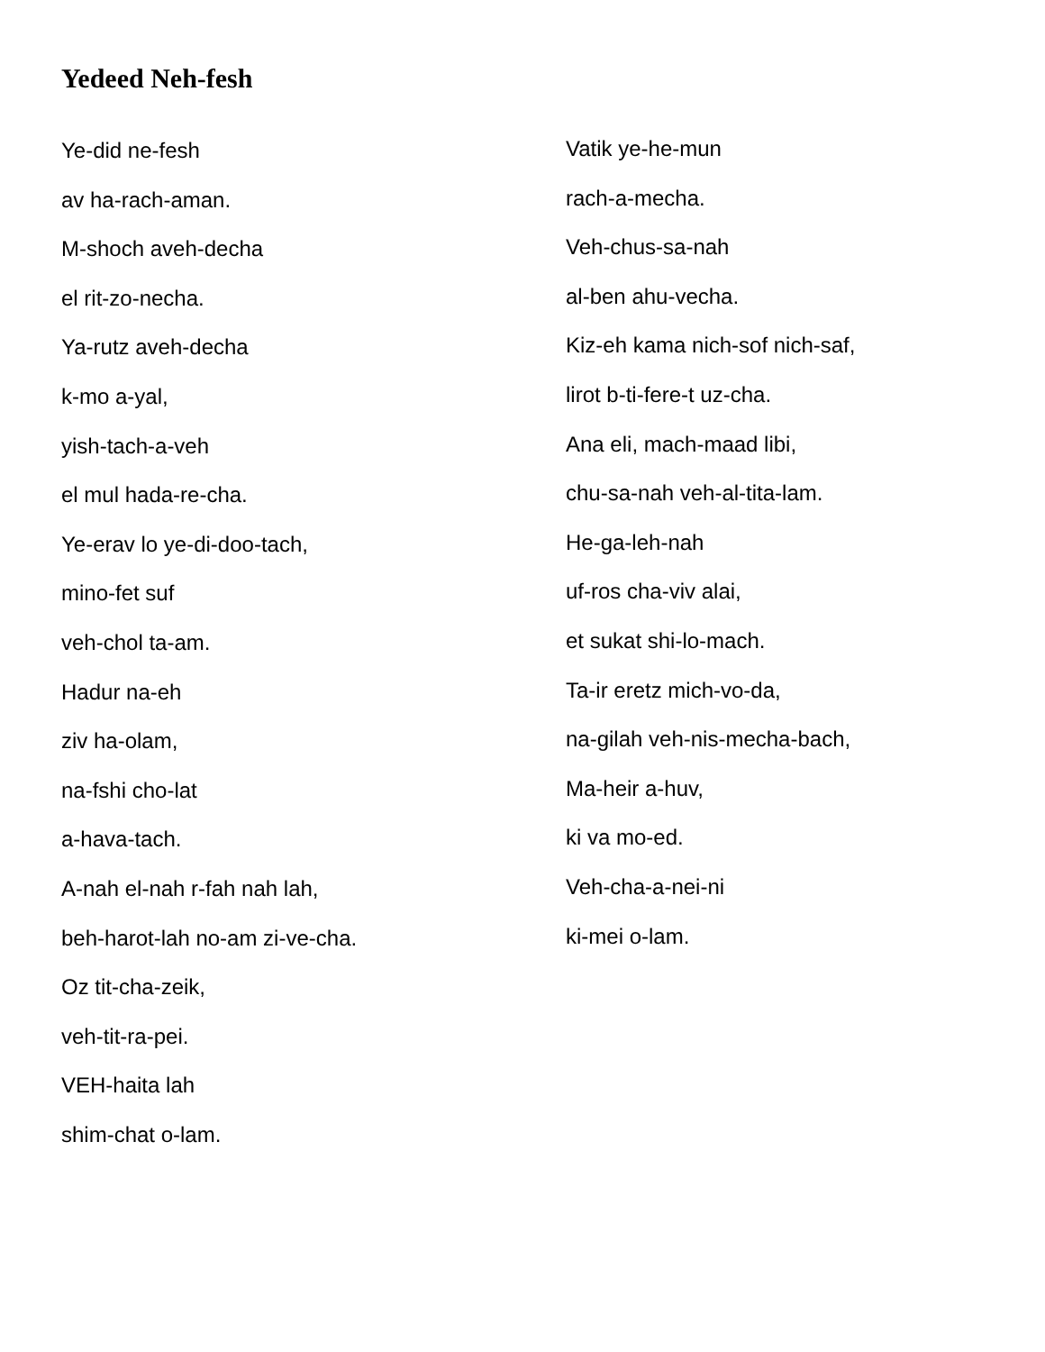Yedeed Neh-fesh
Ye-did ne-fesh
av ha-rach-aman.
M-shoch aveh-decha
el rit-zo-necha.
Ya-rutz aveh-decha
k-mo a-yal,
yish-tach-a-veh
el mul hada-re-cha.
Ye-erav lo ye-di-doo-tach,
mino-fet suf
veh-chol ta-am.
Hadur na-eh
ziv ha-olam,
na-fshi cho-lat
a-hava-tach.
A-nah el-nah r-fah nah lah,
beh-harot-lah no-am zi-ve-cha.
Oz tit-cha-zeik,
veh-tit-ra-pei.
VEH-haita lah
shim-chat o-lam.
Vatik ye-he-mun
rach-a-mecha.
Veh-chus-sa-nah
al-ben ahu-vecha.
Kiz-eh kama nich-sof nich-saf,
lirot b-ti-fere-t uz-cha.
Ana eli, mach-maad libi,
chu-sa-nah veh-al-tita-lam.
He-ga-leh-nah
uf-ros cha-viv alai,
et sukat shi-lo-mach.
Ta-ir eretz mich-vo-da,
na-gilah veh-nis-mecha-bach,
Ma-heir a-huv,
ki va mo-ed.
Veh-cha-a-nei-ni
ki-mei o-lam.